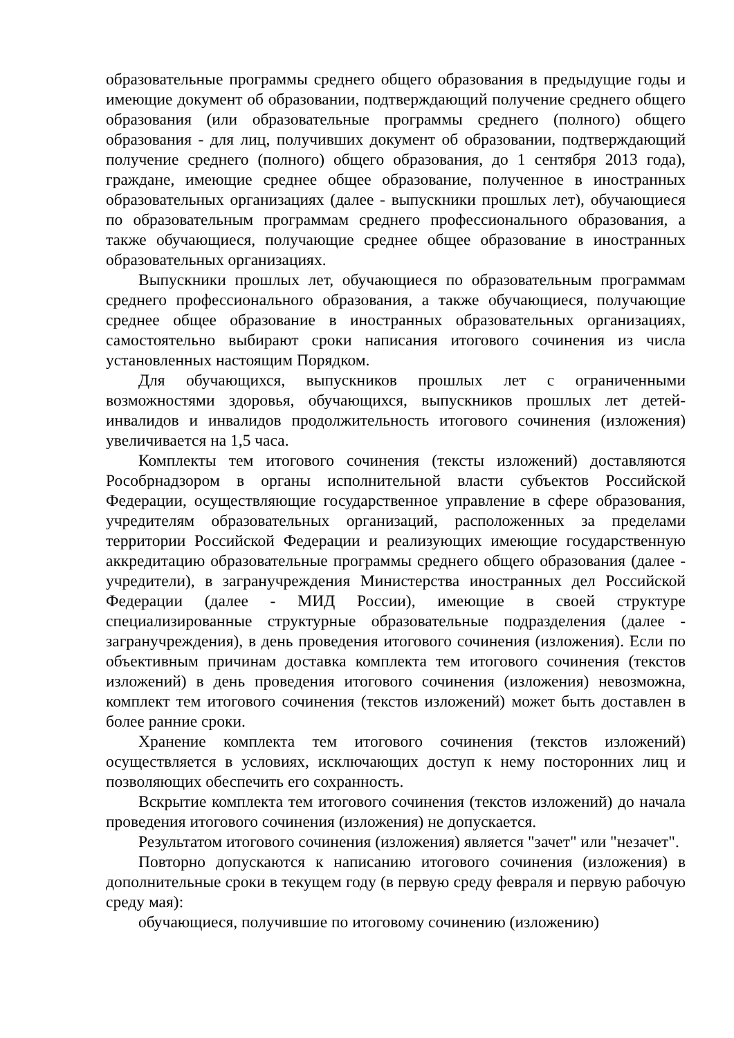образовательные программы среднего общего образования в предыдущие годы и имеющие документ об образовании, подтверждающий получение среднего общего образования (или образовательные программы среднего (полного) общего образования - для лиц, получивших документ об образовании, подтверждающий получение среднего (полного) общего образования, до 1 сентября 2013 года), граждане, имеющие среднее общее образование, полученное в иностранных образовательных организациях (далее - выпускники прошлых лет), обучающиеся по образовательным программам среднего профессионального образования, а также обучающиеся, получающие среднее общее образование в иностранных образовательных организациях.
Выпускники прошлых лет, обучающиеся по образовательным программам среднего профессионального образования, а также обучающиеся, получающие среднее общее образование в иностранных образовательных организациях, самостоятельно выбирают сроки написания итогового сочинения из числа установленных настоящим Порядком.
Для обучающихся, выпускников прошлых лет с ограниченными возможностями здоровья, обучающихся, выпускников прошлых лет детей-инвалидов и инвалидов продолжительность итогового сочинения (изложения) увеличивается на 1,5 часа.
Комплекты тем итогового сочинения (тексты изложений) доставляются Рособрнадзором в органы исполнительной власти субъектов Российской Федерации, осуществляющие государственное управление в сфере образования, учредителям образовательных организаций, расположенных за пределами территории Российской Федерации и реализующих имеющие государственную аккредитацию образовательные программы среднего общего образования (далее - учредители), в загранучреждения Министерства иностранных дел Российской Федерации (далее - МИД России), имеющие в своей структуре специализированные структурные образовательные подразделения (далее - загранучреждения), в день проведения итогового сочинения (изложения). Если по объективным причинам доставка комплекта тем итогового сочинения (текстов изложений) в день проведения итогового сочинения (изложения) невозможна, комплект тем итогового сочинения (текстов изложений) может быть доставлен в более ранние сроки.
Хранение комплекта тем итогового сочинения (текстов изложений) осуществляется в условиях, исключающих доступ к нему посторонних лиц и позволяющих обеспечить его сохранность.
Вскрытие комплекта тем итогового сочинения (текстов изложений) до начала проведения итогового сочинения (изложения) не допускается.
Результатом итогового сочинения (изложения) является "зачет" или "незачет".
Повторно допускаются к написанию итогового сочинения (изложения) в дополнительные сроки в текущем году (в первую среду февраля и первую рабочую среду мая):
обучающиеся, получившие по итоговому сочинению (изложению)